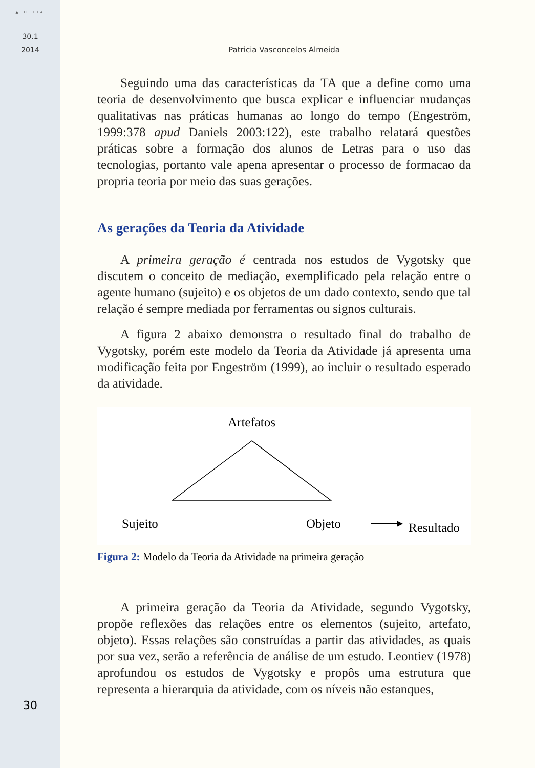▲ DELTA
30.1
2014
30
Patricia Vasconcelos Almeida
Seguindo uma das características da TA que a define como uma teoria de desenvolvimento que busca explicar e influenciar mudanças qualitativas nas práticas humanas ao longo do tempo (Engeström, 1999:378 apud Daniels 2003:122), este trabalho relatará questões práticas sobre a formação dos alunos de Letras para o uso das tecnologias, portanto vale apena apresentar o processo de formacao da propria teoria por meio das suas gerações.
As gerações da Teoria da Atividade
A primeira geração é centrada nos estudos de Vygotsky que discutem o conceito de mediação, exemplificado pela relação entre o agente humano (sujeito) e os objetos de um dado contexto, sendo que tal relação é sempre mediada por ferramentas ou signos culturais.
A figura 2 abaixo demonstra o resultado final do trabalho de Vygotsky, porém este modelo da Teoria da Atividade já apresenta uma modificação feita por Engeström (1999), ao incluir o resultado esperado da atividade.
Artefatos
Sujeito Objeto Resultado
Figura 2: Modelo da Teoria da Atividade na primeira geração
A primeira geração da Teoria da Atividade, segundo Vygotsky, propõe reflexões das relações entre os elementos (sujeito, artefato, objeto). Essas relações são construídas a partir das atividades, as quais por sua vez, serão a referência de análise de um estudo. Leontiev (1978) aprofundou os estudos de Vygotsky e propôs uma estrutura que representa a hierarquia da atividade, com os níveis não estanques,